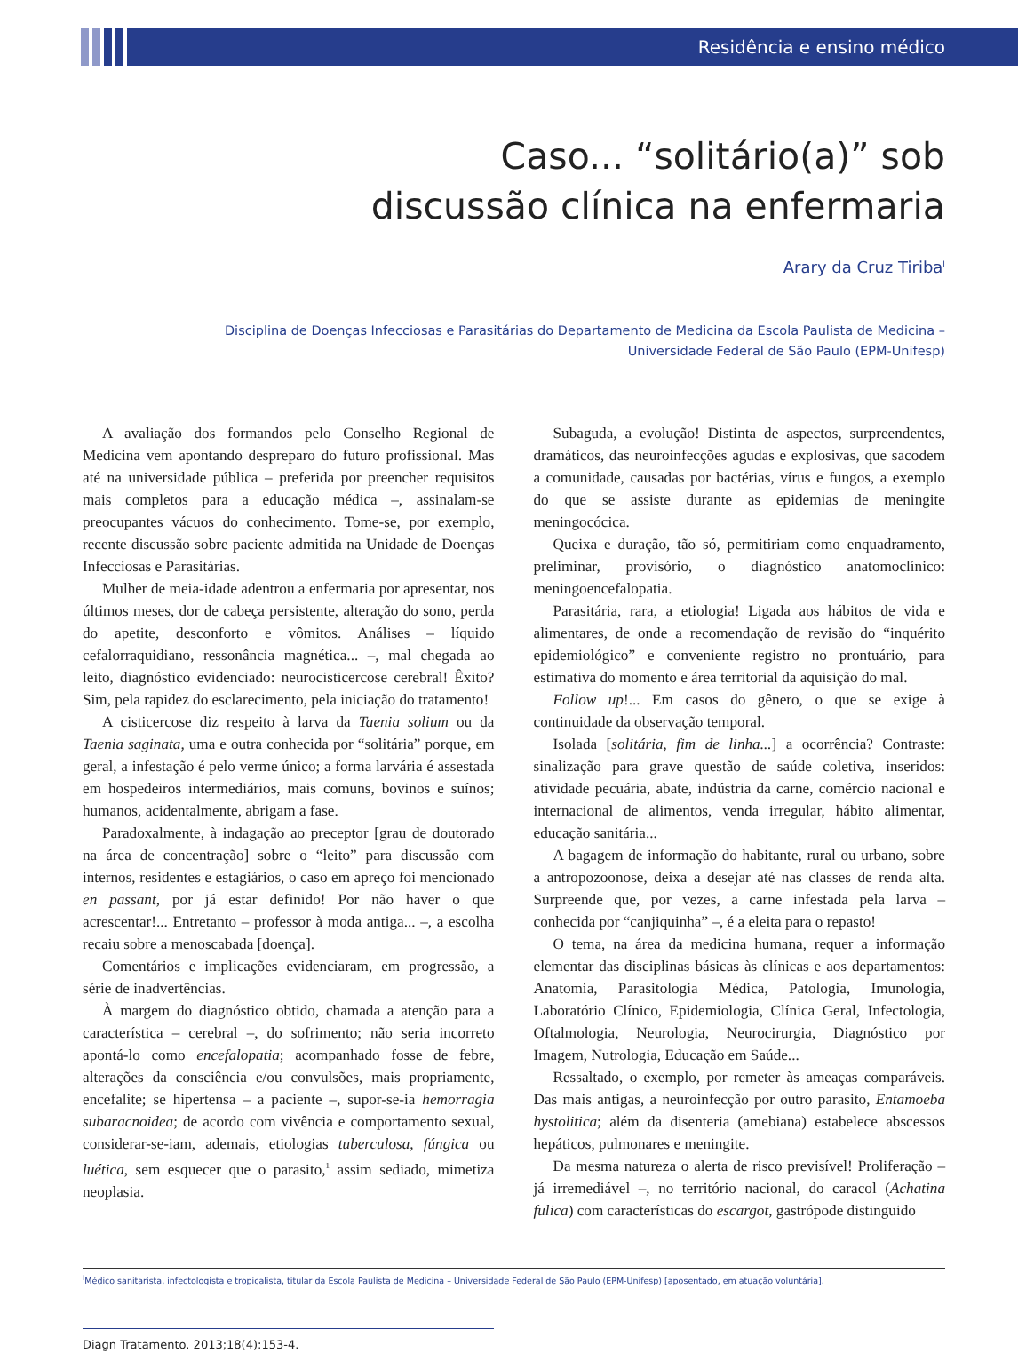Residência e ensino médico
Caso... “solitário(a)” sob
discussão clínica na enfermaria
Arary da Cruz Tiriba<sup>I</sup>
Disciplina de Doenças Infecciosas e Parasitárias do Departamento de Medicina da Escola Paulista de Medicina –
Universidade Federal de São Paulo (EPM-Unifesp)
A avaliação dos formandos pelo Conselho Regional de Medicina vem apontando despreparo do futuro profissional. Mas até na universidade pública – preferida por preencher requisitos mais completos para a educação médica –, assinalam-se preocupantes vácuos do conhecimento. Tome-se, por exemplo, recente discussão sobre paciente admitida na Unidade de Doenças Infecciosas e Parasitárias.
Mulher de meia-idade adentrou a enfermaria por apresentar, nos últimos meses, dor de cabeça persistente, alteração do sono, perda do apetite, desconforto e vômitos. Análises – líquido cefalorraquidiano, ressonância magnética... –, mal chegada ao leito, diagnóstico evidenciado: neurocisticercose cerebral! Êxito? Sim, pela rapidez do esclarecimento, pela iniciação do tratamento!
A cisticercose diz respeito à larva da Taenia solium ou da Taenia saginata, uma e outra conhecida por “solitária” porque, em geral, a infestação é pelo verme único; a forma larvária é assestada em hospedeiros intermediários, mais comuns, bovinos e suínos; humanos, acidentalmente, abrigam a fase.
Paradoxalmente, à indagação ao preceptor [grau de doutorado na área de concentração] sobre o “leito” para discussão com internos, residentes e estagiários, o caso em apreço foi mencionado en passant, por já estar definido! Por não haver o que acrescentar!... Entretanto – professor à moda antiga... –, a escolha recaiu sobre a menoscabada [doença].
Comentários e implicações evidenciaram, em progressão, a série de inadvertências.
À margem do diagnóstico obtido, chamada a atenção para a característica – cerebral –, do sofrimento; não seria incorreto apontá-lo como encefalopatia; acompanhado fosse de febre, alterações da consciência e/ou convulsões, mais propriamente, encefalite; se hipertensa – a paciente –, supor-se-ia hemorragia subaracnoidea; de acordo com vivência e comportamento sexual, considerar-se-iam, ademais, etiologias tuberculosa, fúngica ou luética, sem esquecer que o parasito,<sup>1</sup> assim sediado, mimetiza neoplasia.
Subaguda, a evolução! Distinta de aspectos, surpreendentes, dramáticos, das neuroinfecções agudas e explosivas, que sacodem a comunidade, causadas por bactérias, vírus e fungos, a exemplo do que se assiste durante as epidemias de meningite meningocócica.
Queixa e duração, tão só, permitiriam como enquadramento, preliminar, provisório, o diagnóstico anatomoclínico: meningoencefalopatia.
Parasitária, rara, a etiologia! Ligada aos hábitos de vida e alimentares, de onde a recomendação de revisão do “inquérito epidemiológico” e conveniente registro no prontuário, para estimativa do momento e área territorial da aquisição do mal.
Follow up!... Em casos do gênero, o que se exige à continuidade da observação temporal.
Isolada [solitária, fim de linha...] a ocorrência? Contraste: sinalização para grave questão de saúde coletiva, inseridos: atividade pecuária, abate, indústria da carne, comércio nacional e internacional de alimentos, venda irregular, hábito alimentar, educação sanitária...
A bagagem de informação do habitante, rural ou urbano, sobre a antropozoonose, deixa a desejar até nas classes de renda alta. Surpreende que, por vezes, a carne infestada pela larva – conhecida por “canjiquinha” –, é a eleita para o repasto!
O tema, na área da medicina humana, requer a informação elementar das disciplinas básicas às clínicas e aos departamentos: Anatomia, Parasitologia Médica, Patologia, Imunologia, Laboratório Clínico, Epidemiologia, Clínica Geral, Infectologia, Oftalmologia, Neurologia, Neurocirurgia, Diagnóstico por Imagem, Nutrologia, Educação em Saúde...
Ressaltado, o exemplo, por remeter às ameaças comparáveis. Das mais antigas, a neuroinfecção por outro parasito, Entamoeba hystolitica; além da disenteria (amebiana) estabelece abscessos hepáticos, pulmonares e meningite.
Da mesma natureza o alerta de risco previsível! Proliferação – já irremediável –, no território nacional, do caracol (Achatina fulica) com características do escargot, gastrópode distinguido
<sup>I</sup>Médico sanitarista, infectologista e tropicalista, titular da Escola Paulista de Medicina – Universidade Federal de São Paulo (EPM-Unifesp) [aposentado, em atuação voluntária].
Diagn Tratamento. 2013;18(4):153-4.